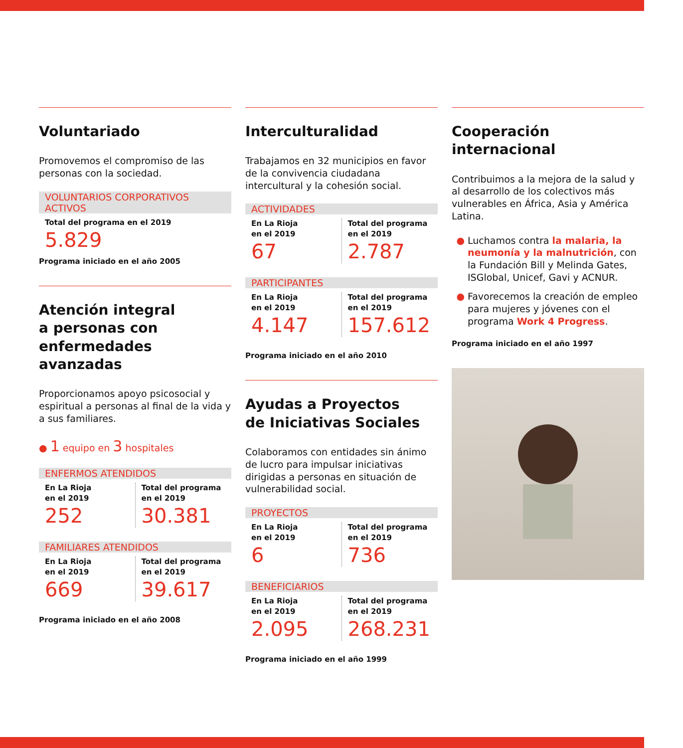Voluntariado
Promovemos el compromiso de las personas con la sociedad.
VOLUNTARIOS CORPORATIVOS ACTIVOS
Total del programa en el 2019
5.829
Programa iniciado en el año 2005
Atención integral
a personas con
enfermedades avanzadas
Proporcionamos apoyo psicosocial y espiritual a personas al final de la vida y a sus familiares.
● 1 equipo en 3 hospitales
ENFERMOS ATENDIDOS
En La Rioja
en el 2019
252
Total del programa
en el 2019
30.381
FAMILIARES ATENDIDOS
En La Rioja
en el 2019
669
Total del programa
en el 2019
39.617
Programa iniciado en el año 2008
Interculturalidad
Trabajamos en 32 municipios en favor de la convivencia ciudadana intercultural y la cohesión social.
ACTIVIDADES
En La Rioja
en el 2019
67
Total del programa
en el 2019
2.787
PARTICIPANTES
En La Rioja
en el 2019
4.147
Total del programa
en el 2019
157.612
Programa iniciado en el año 2010
Ayudas a Proyectos
de Iniciativas Sociales
Colaboramos con entidades sin ánimo de lucro para impulsar iniciativas dirigidas a personas en situación de vulnerabilidad social.
PROYECTOS
En La Rioja
en el 2019
6
Total del programa
en el 2019
736
BENEFICIARIOS
En La Rioja
en el 2019
2.095
Total del programa
en el 2019
268.231
Programa iniciado en el año 1999
Cooperación internacional
Contribuimos a la mejora de la salud y al desarrollo de los colectivos más vulnerables en África, Asia y América Latina.
Luchamos contra la malaria, la neumonía y la malnutrición, con la Fundación Bill y Melinda Gates, ISGlobal, Unicef, Gavi y ACNUR.
Favorecemos la creación de empleo para mujeres y jóvenes con el programa Work 4 Progress.
Programa iniciado en el año 1997